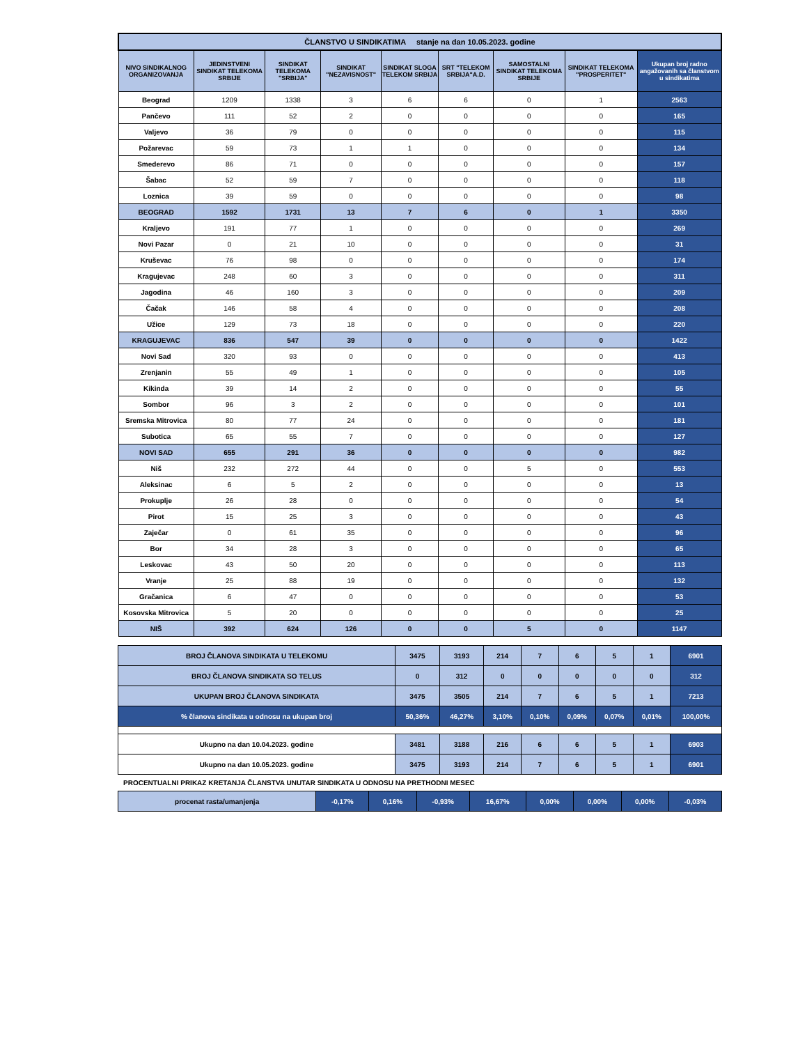| ČLANSTVO U SINDIKATIMA stanje na dan 10.05.2023. godine | | | | | | | | |
| NIVO SINDIKALNOG ORGANIZOVANJA | JEDINSTVENI SINDIKAT TELEKOMA SRBIJE | SINDIKAT TELEKOMA "SRBIJA" | SINDIKAT "NEZAVISNOST" | SINDIKAT SLOGA TELEKOM SRBIJA | SRT "TELEKOM SRBIJA"A.D. | SAMOSTALNI SINDIKAT TELEKOMA SRBIJE | SINDIKAT TELEKOMA "PROSPERITET" | Ukupan broj radno angažovanih sa članstvom u sindikatima |
| Beograd | 1209 | 1338 | 3 | 6 | 6 | 0 | 1 | 2563 |
| Pančevo | 111 | 52 | 2 | 0 | 0 | 0 | 0 | 165 |
| Valjevo | 36 | 79 | 0 | 0 | 0 | 0 | 0 | 115 |
| Požarevac | 59 | 73 | 1 | 1 | 0 | 0 | 0 | 134 |
| Smederevo | 86 | 71 | 0 | 0 | 0 | 0 | 0 | 157 |
| Šabac | 52 | 59 | 7 | 0 | 0 | 0 | 0 | 118 |
| Loznica | 39 | 59 | 0 | 0 | 0 | 0 | 0 | 98 |
| BEOGRAD | 1592 | 1731 | 13 | 7 | 6 | 0 | 1 | 3350 |
| Kraljevo | 191 | 77 | 1 | 0 | 0 | 0 | 0 | 269 |
| Novi Pazar | 0 | 21 | 10 | 0 | 0 | 0 | 0 | 31 |
| Kruševac | 76 | 98 | 0 | 0 | 0 | 0 | 0 | 174 |
| Kragujevac | 248 | 60 | 3 | 0 | 0 | 0 | 0 | 311 |
| Jagodina | 46 | 160 | 3 | 0 | 0 | 0 | 0 | 209 |
| Čačak | 146 | 58 | 4 | 0 | 0 | 0 | 0 | 208 |
| Užice | 129 | 73 | 18 | 0 | 0 | 0 | 0 | 220 |
| KRAGUJEVAC | 836 | 547 | 39 | 0 | 0 | 0 | 0 | 1422 |
| Novi Sad | 320 | 93 | 0 | 0 | 0 | 0 | 0 | 413 |
| Zrenjanin | 55 | 49 | 1 | 0 | 0 | 0 | 0 | 105 |
| Kikinda | 39 | 14 | 2 | 0 | 0 | 0 | 0 | 55 |
| Sombor | 96 | 3 | 2 | 0 | 0 | 0 | 0 | 101 |
| Sremska Mitrovica | 80 | 77 | 24 | 0 | 0 | 0 | 0 | 181 |
| Subotica | 65 | 55 | 7 | 0 | 0 | 0 | 0 | 127 |
| NOVI SAD | 655 | 291 | 36 | 0 | 0 | 0 | 0 | 982 |
| Niš | 232 | 272 | 44 | 0 | 0 | 5 | 0 | 553 |
| Aleksinac | 6 | 5 | 2 | 0 | 0 | 0 | 0 | 13 |
| Prokuplje | 26 | 28 | 0 | 0 | 0 | 0 | 0 | 54 |
| Pirot | 15 | 25 | 3 | 0 | 0 | 0 | 0 | 43 |
| Zaječar | 0 | 61 | 35 | 0 | 0 | 0 | 0 | 96 |
| Bor | 34 | 28 | 3 | 0 | 0 | 0 | 0 | 65 |
| Leskovac | 43 | 50 | 20 | 0 | 0 | 0 | 0 | 113 |
| Vranje | 25 | 88 | 19 | 0 | 0 | 0 | 0 | 132 |
| Gračanica | 6 | 47 | 0 | 0 | 0 | 0 | 0 | 53 |
| Kosovska Mitrovica | 5 | 20 | 0 | 0 | 0 | 0 | 0 | 25 |
| NIŠ | 392 | 624 | 126 | 0 | 0 | 5 | 0 | 1147 |
| BROJ ČLANOVA SINDIKATA U TELEKOMU | 3475 | 3193 | 214 | 7 | 6 | 5 | 1 | 6901 |
| BROJ ČLANOVA SINDIKATA SO TELUS | 0 | 312 | 0 | 0 | 0 | 0 | 0 | 312 |
| UKUPAN BROJ ČLANOVA SINDIKATA | 3475 | 3505 | 214 | 7 | 6 | 5 | 1 | 7213 |
| % članova sindikata u odnosu na ukupan broj | 50,36% | 46,27% | 3,10% | 0,10% | 0,09% | 0,07% | 0,01% | 100,00% |
| Ukupno na dan 10.04.2023. godine | 3481 | 3188 | 216 | 6 | 6 | 5 | 1 | 6903 |
| Ukupno na dan 10.05.2023. godine | 3475 | 3193 | 214 | 7 | 6 | 5 | 1 | 6901 |
PROCENTUALNI PRIKAZ KRETANJA ČLANSTVA UNUTAR SINDIKATA U ODNOSU NA PRETHODNI MESEC
| procenat rasta/umanjenja | -0,17% | 0,16% | -0,93% | 16,67% | 0,00% | 0,00% | 0,00% | -0,03% |